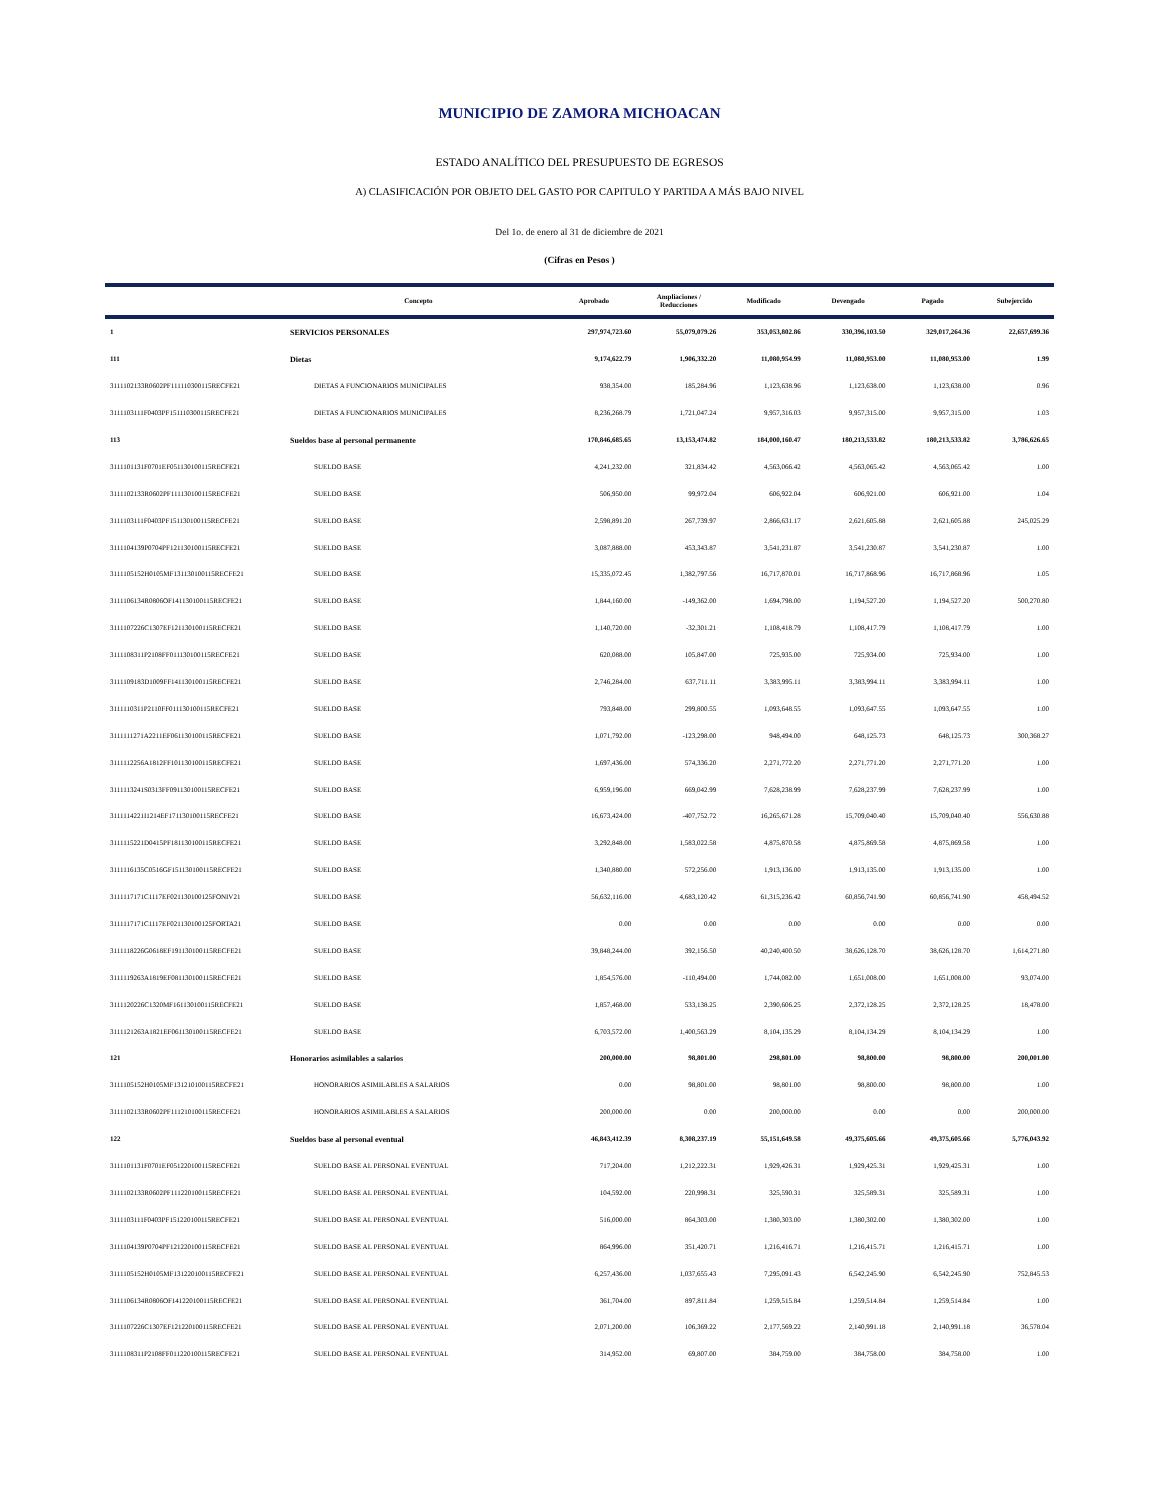MUNICIPIO DE ZAMORA MICHOACAN
ESTADO ANALÍTICO DEL PRESUPUESTO DE EGRESOS
A) CLASIFICACIÓN POR OBJETO DEL GASTO POR CAPITULO Y PARTIDA A MÁS BAJO NIVEL
Del 1o. de enero al 31 de diciembre de 2021
(Cifras en Pesos )
| | Concepto | Aprobado | Ampliaciones / Reducciones | Modificado | Devengado | Pagado | Subejercido |
| --- | --- | --- | --- | --- | --- | --- | --- |
| 1 | SERVICIOS PERSONALES | 297,974,723.60 | 55,079,079.26 | 353,053,802.86 | 330,396,103.50 | 329,017,264.36 | 22,657,699.36 |
| 111 | Dietas | 9,174,622.79 | 1,906,332.20 | 11,080,954.99 | 11,080,953.00 | 11,080,953.00 | 1.99 |
| 3111102133R0602PF111110300115RECFE21 | DIETAS A FUNCIONARIOS MUNICIPALES | 938,354.00 | 185,284.96 | 1,123,638.96 | 1,123,638.00 | 1,123,638.00 | 0.96 |
| 3111103111F0403PF151110300115RECFE21 | DIETAS A FUNCIONARIOS MUNICIPALES | 8,236,268.79 | 1,721,047.24 | 9,957,316.03 | 9,957,315.00 | 9,957,315.00 | 1.03 |
| 113 | Sueldos base al personal permanente | 170,846,685.65 | 13,153,474.82 | 184,000,160.47 | 180,213,533.82 | 180,213,533.82 | 3,786,626.65 |
| 3111101131F0701EF051130100115RECFE21 | SUELDO BASE | 4,241,232.00 | 321,834.42 | 4,563,066.42 | 4,563,065.42 | 4,563,065.42 | 1.00 |
| 3111102133R0602PF111130100115RECFE21 | SUELDO BASE | 506,950.00 | 99,972.04 | 606,922.04 | 606,921.00 | 606,921.00 | 1.04 |
| 3111103111F0403PF151130100115RECFE21 | SUELDO BASE | 2,598,891.20 | 267,739.97 | 2,866,631.17 | 2,621,605.88 | 2,621,605.88 | 245,025.29 |
| 3111104139P0704PF121130100115RECFE21 | SUELDO BASE | 3,087,888.00 | 453,343.87 | 3,541,231.87 | 3,541,230.87 | 3,541,230.87 | 1.00 |
| 3111105152H0105MF131130100115RECFE21 | SUELDO BASE | 15,335,072.45 | 1,382,797.56 | 16,717,870.01 | 16,717,868.96 | 16,717,868.96 | 1.05 |
| 3111106134R0806OF141130100115RECFE21 | SUELDO BASE | 1,844,160.00 | -149,362.00 | 1,694,798.00 | 1,194,527.20 | 1,194,527.20 | 500,270.80 |
| 3111107226C1307EF121130100115RECFE21 | SUELDO BASE | 1,140,720.00 | -32,301.21 | 1,108,418.79 | 1,108,417.79 | 1,108,417.79 | 1.00 |
| 3111108311P2108FF011130100115RECFE21 | SUELDO BASE | 620,088.00 | 105,847.00 | 725,935.00 | 725,934.00 | 725,934.00 | 1.00 |
| 3111109183D1009FF141130100115RECFE21 | SUELDO BASE | 2,746,284.00 | 637,711.11 | 3,383,995.11 | 3,383,994.11 | 3,383,994.11 | 1.00 |
| 3111110311P2110FF011130100115RECFE21 | SUELDO BASE | 793,848.00 | 299,800.55 | 1,093,648.55 | 1,093,647.55 | 1,093,647.55 | 1.00 |
| 3111111271A2211EF061130100115RECFE21 | SUELDO BASE | 1,071,792.00 | -123,298.00 | 948,494.00 | 648,125.73 | 648,125.73 | 300,368.27 |
| 3111112256A1812FF101130100115RECFE21 | SUELDO BASE | 1,697,436.00 | 574,336.20 | 2,271,772.20 | 2,271,771.20 | 2,271,771.20 | 1.00 |
| 3111113241S0313FF091130100115RECFE21 | SUELDO BASE | 6,959,196.00 | 669,042.99 | 7,628,238.99 | 7,628,237.99 | 7,628,237.99 | 1.00 |
| 3111114221I1214EF171130100115RECFE21 | SUELDO BASE | 16,673,424.00 | -407,752.72 | 16,265,671.28 | 15,709,040.40 | 15,709,040.40 | 556,630.88 |
| 3111115221D0415PF181130100115RECFE21 | SUELDO BASE | 3,292,848.00 | 1,583,022.58 | 4,875,870.58 | 4,875,869.58 | 4,875,869.58 | 1.00 |
| 3111116135C0516GF151130100115RECFE21 | SUELDO BASE | 1,340,880.00 | 572,256.00 | 1,913,136.00 | 1,913,135.00 | 1,913,135.00 | 1.00 |
| 3111117171C1117EF021130100125FONIV21 | SUELDO BASE | 56,632,116.00 | 4,683,120.42 | 61,315,236.42 | 60,856,741.90 | 60,856,741.90 | 458,494.52 |
| 3111117171C1117EF021130100125FORTA21 | SUELDO BASE | 0.00 | 0.00 | 0.00 | 0.00 | 0.00 | 0.00 |
| 3111118226G0618EF191130100115RECFE21 | SUELDO BASE | 39,848,244.00 | 392,156.50 | 40,240,400.50 | 38,626,128.70 | 38,626,128.70 | 1,614,271.80 |
| 3111119263A1819EF081130100115RECFE21 | SUELDO BASE | 1,854,576.00 | -110,494.00 | 1,744,082.00 | 1,651,008.00 | 1,651,008.00 | 93,074.00 |
| 3111120226C1320MF161130100115RECFE21 | SUELDO BASE | 1,857,468.00 | 533,138.25 | 2,390,606.25 | 2,372,128.25 | 2,372,128.25 | 18,478.00 |
| 3111121263A1821EF061130100115RECFE21 | SUELDO BASE | 6,703,572.00 | 1,400,563.29 | 8,104,135.29 | 8,104,134.29 | 8,104,134.29 | 1.00 |
| 121 | Honorarios asimilables a salarios | 200,000.00 | 98,801.00 | 298,801.00 | 98,800.00 | 98,800.00 | 200,001.00 |
| 3111105152H0105MF131210100115RECFE21 | HONORARIOS ASIMILABLES A SALARIOS | 0.00 | 98,801.00 | 98,801.00 | 98,800.00 | 98,800.00 | 1.00 |
| 3111102133R0602PF111210100115RECFE21 | HONORARIOS ASIMILABLES A SALARIOS | 200,000.00 | 0.00 | 200,000.00 | 0.00 | 0.00 | 200,000.00 |
| 122 | Sueldos base al personal eventual | 46,843,412.39 | 8,308,237.19 | 55,151,649.58 | 49,375,605.66 | 49,375,605.66 | 5,776,043.92 |
| 3111101131F0701EF051220100115RECFE21 | SUELDO BASE AL PERSONAL EVENTUAL | 717,204.00 | 1,212,222.31 | 1,929,426.31 | 1,929,425.31 | 1,929,425.31 | 1.00 |
| 3111102133R0602PF111220100115RECFE21 | SUELDO BASE AL PERSONAL EVENTUAL | 104,592.00 | 220,998.31 | 325,590.31 | 325,589.31 | 325,589.31 | 1.00 |
| 3111103111F0403PF151220100115RECFE21 | SUELDO BASE AL PERSONAL EVENTUAL | 516,000.00 | 864,303.00 | 1,380,303.00 | 1,380,302.00 | 1,380,302.00 | 1.00 |
| 3111104139P0704PF121220100115RECFE21 | SUELDO BASE AL PERSONAL EVENTUAL | 864,996.00 | 351,420.71 | 1,216,416.71 | 1,216,415.71 | 1,216,415.71 | 1.00 |
| 3111105152H0105MF131220100115RECFE21 | SUELDO BASE AL PERSONAL EVENTUAL | 6,257,436.00 | 1,037,655.43 | 7,295,091.43 | 6,542,245.90 | 6,542,245.90 | 752,845.53 |
| 3111106134R0806OF141220100115RECFE21 | SUELDO BASE AL PERSONAL EVENTUAL | 361,704.00 | 897,811.84 | 1,259,515.84 | 1,259,514.84 | 1,259,514.84 | 1.00 |
| 3111107226C1307EF121220100115RECFE21 | SUELDO BASE AL PERSONAL EVENTUAL | 2,071,200.00 | 106,369.22 | 2,177,569.22 | 2,140,991.18 | 2,140,991.18 | 36,578.04 |
| 3111108311P2108FF011220100115RECFE21 | SUELDO BASE AL PERSONAL EVENTUAL | 314,952.00 | 69,807.00 | 384,759.00 | 384,758.00 | 384,758.00 | 1.00 |